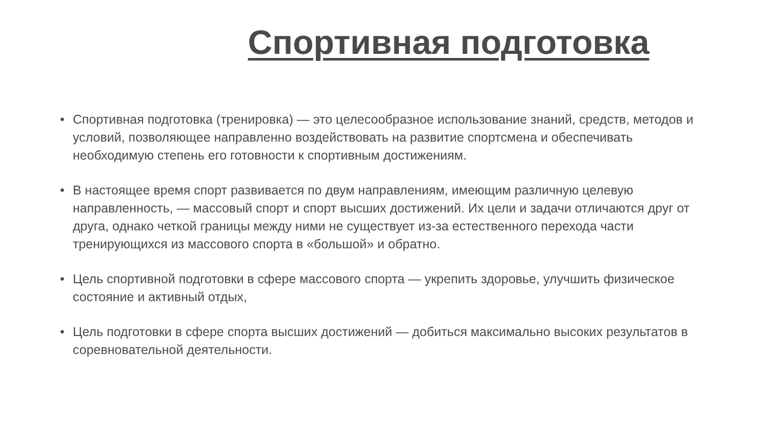Спортивная подготовка
• Спортивная подготовка (тренировка) — это целесообразное использование знаний, средств, методов и условий, позволяющее направленно воздействовать на развитие спортсмена и обеспечивать необходимую степень его готовности к спортивным достижениям.
• В настоящее время спорт развивается по двум направлениям, имеющим различную целевую направленность, — массовый спорт и спорт высших достижений. Их цели и задачи отличаются друг от друга, однако четкой границы между ними не существует из-за естественного перехода части тренирующихся из массового спорта в «большой» и обратно.
• Цель спортивной подготовки в сфере массового спорта — укрепить здоровье, улучшить физическое состояние и активный отдых,
• Цель подготовки в сфере спорта высших достижений — добиться максимально высоких результатов в соревновательной деятельности.